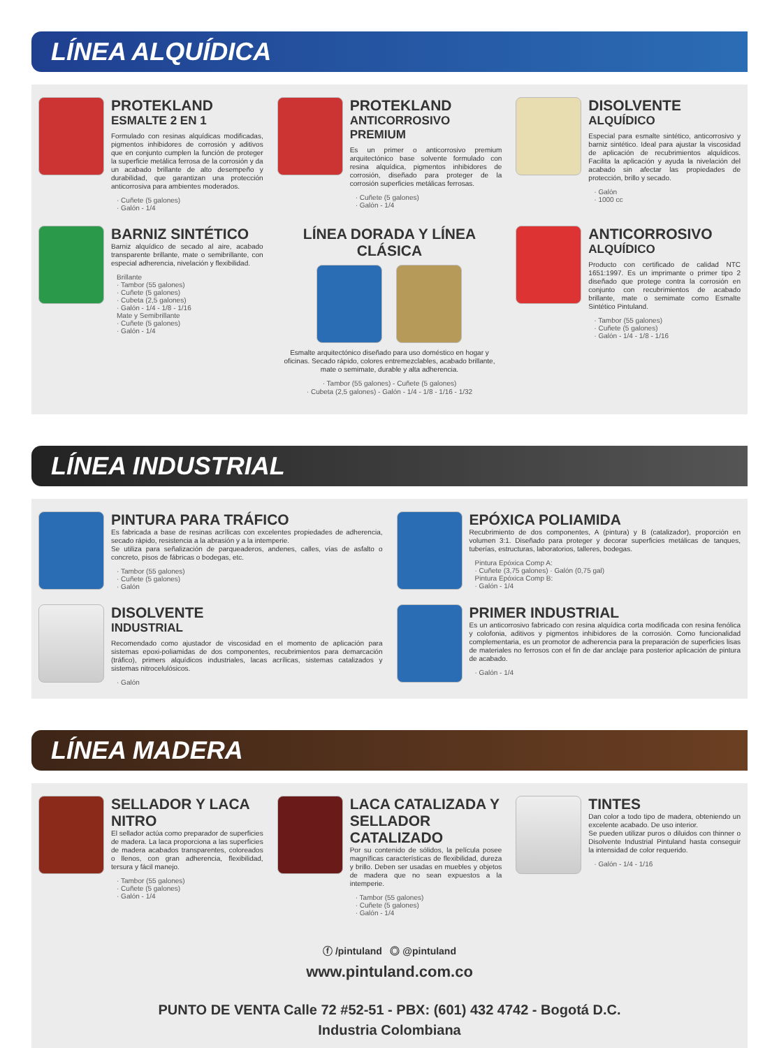LÍNEA ALQUÍDICA
PROTEKLAND
ESMALTE 2 EN 1
Formulado con resinas alquídicas modificadas, pigmentos inhibidores de corrosión y aditivos que en conjunto cumplen la función de proteger la superficie metálica ferrosa de la corrosión y da un acabado brillante de alto desempeño y durabilidad, que garantizan una protección anticorrosiva para ambientes moderados.
· Cuñete (5 galones)
· Galón - 1/4
PROTEKLAND
ANTICORROSIVO PREMIUM
Es un primer o anticorrosivo premium arquitectónico base solvente formulado con resina alquídica, pigmentos inhibidores de corrosión, diseñado para proteger de la corrosión superficies metálicas ferrosas.
· Cuñete (5 galones)
· Galón - 1/4
DISOLVENTE
ALQUÍDICO
Especial para esmalte sintético, anticorrosivo y barniz sintético. Ideal para ajustar la viscosidad de aplicación de recubrimientos alquídicos. Facilita la aplicación y ayuda la nivelación del acabado sin afectar las propiedades de protección, brillo y secado.
· Galón
· 1000 cc
BARNIZ SINTÉTICO
Barniz alquídico de secado al aire, acabado transparente brillante, mate o semibrillante, con especial adherencia, nivelación y flexibilidad.
Brillante
· Tambor (55 galones)
· Cuñete (5 galones)
· Cubeta (2,5 galones)
· Galón - 1/4 - 1/8 - 1/16
Mate y Semibrillante
· Cuñete (5 galones)
· Galón - 1/4
LÍNEA DORADA Y LÍNEA CLÁSICA
Esmalte arquitectónico diseñado para uso doméstico en hogar y oficinas. Secado rápido, colores entremezclables, acabado brillante, mate o semimate, durable y alta adherencia.
· Tambor (55 galones) - Cuñete (5 galones)
· Cubeta (2,5 galones) - Galón - 1/4 - 1/8 - 1/16 - 1/32
ANTICORROSIVO
ALQUÍDICO
Producto con certificado de calidad NTC 1651:1997. Es un imprimante o primer tipo 2 diseñado que protege contra la corrosión en conjunto con recubrimientos de acabado brillante, mate o semimate como Esmalte Sintético Pintuland.
· Tambor (55 galones)
· Cuñete (5 galones)
· Galón - 1/4 - 1/8 - 1/16
LÍNEA INDUSTRIAL
PINTURA PARA TRÁFICO
Es fabricada a base de resinas acrílicas con excelentes propiedades de adherencia, secado rápido, resistencia a la abrasión y a la intemperie.
Se utiliza para señalización de parqueaderos, andenes, calles, vías de asfalto o concreto, pisos de fábricas o bodegas, etc.
· Tambor (55 galones)
· Cuñete (5 galones)
· Galón
EPÓXICA POLIAMIDA
Recubrimiento de dos componentes, A (pintura) y B (catalizador), proporción en volumen 3:1. Diseñado para proteger y decorar superficies metálicas de tanques, tuberías, estructuras, laboratorios, talleres, bodegas.
Pintura Epóxica Comp A:
· Cuñete (3,75 galones) · Galón (0,75 gal)
Pintura Epóxica Comp B:
· Galón - 1/4
DISOLVENTE
INDUSTRIAL
Recomendado como ajustador de viscosidad en el momento de aplicación para sistemas epoxi-poliamidas de dos componentes, recubrimientos para demarcación (tráfico), primers alquídicos industriales, lacas acrílicas, sistemas catalizados y sistemas nitrocelulósicos.
· Galón
PRIMER INDUSTRIAL
Es un anticorrosivo fabricado con resina alquídica corta modificada con resina fenólica y colofonia, aditivos y pigmentos inhibidores de la corrosión. Como funcionalidad complementaria, es un promotor de adherencia para la preparación de superficies lisas de materiales no ferrosos con el fin de dar anclaje para posterior aplicación de pintura de acabado.
· Galón - 1/4
LÍNEA MADERA
SELLADOR Y LACA NITRO
El sellador actúa como preparador de superficies de madera. La laca proporciona a las superficies de madera acabados transparentes, coloreados o llenos, con gran adherencia, flexibilidad, tersura y fácil manejo.
· Tambor (55 galones)
· Cuñete (5 galones)
· Galón - 1/4
LACA CATALIZADA Y SELLADOR CATALIZADO
Por su contenido de sólidos, la película posee magníficas características de flexibilidad, dureza y brillo. Deben ser usadas en muebles y objetos de madera que no sean expuestos a la intemperie.
· Tambor (55 galones)
· Cuñete (5 galones)
· Galón - 1/4
TINTES
Dan color a todo tipo de madera, obteniendo un excelente acabado. De uso interior.
Se pueden utilizar puros o diluidos con thinner o Disolvente Industrial Pintuland hasta conseguir la intensidad de color requerido.
· Galón - 1/4 - 1/16
ⓕ /pintuland ◎ @pintuland
www.pintuland.com.co
PUNTO DE VENTA Calle 72 #52-51 - PBX: (601) 432 4742 - Bogotá D.C.
Industria Colombiana